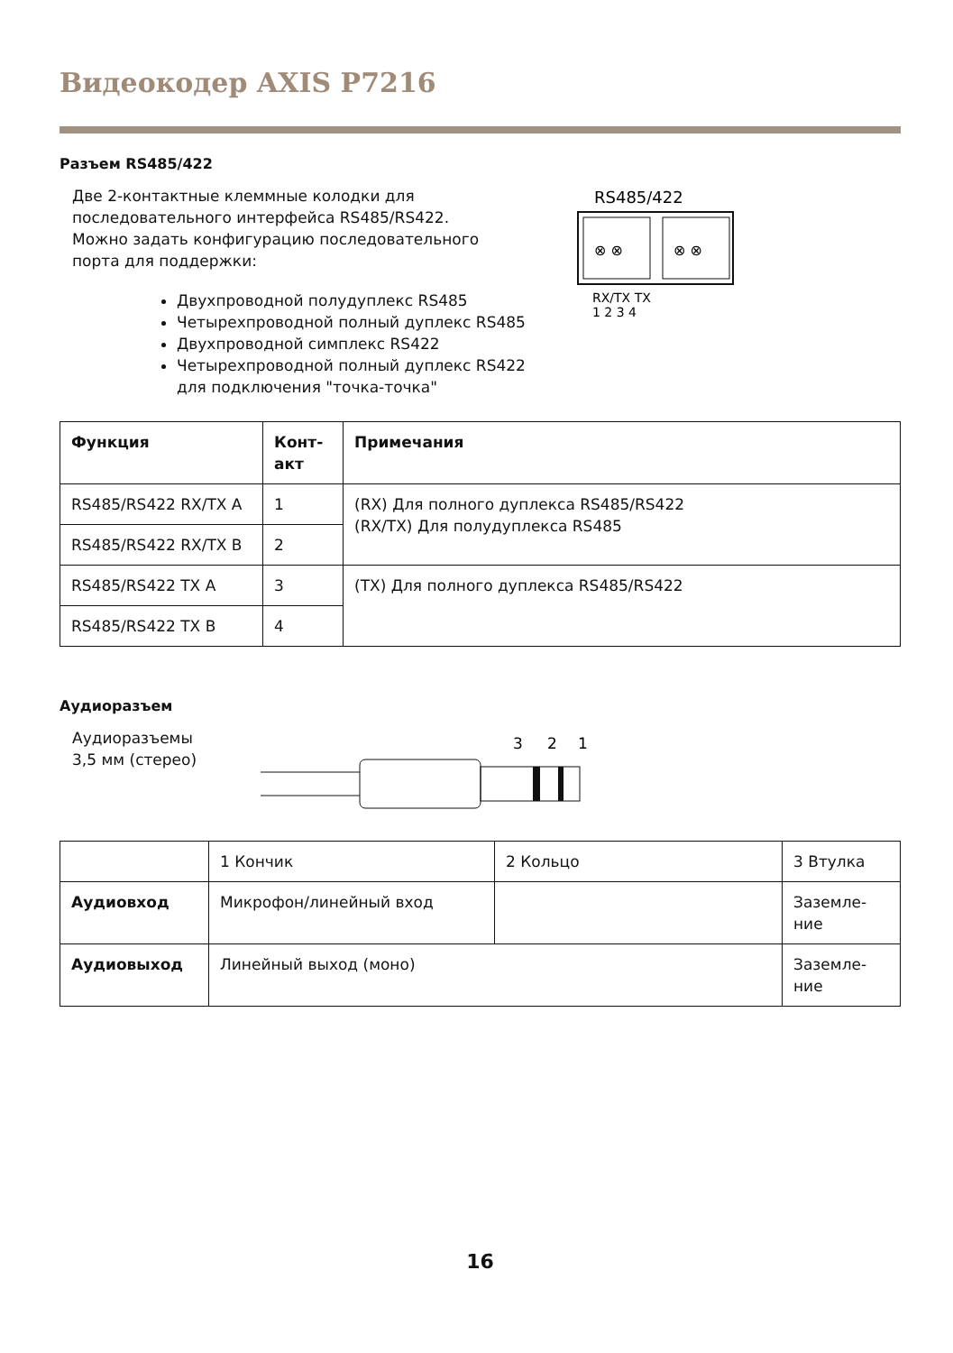Видеокодер AXIS P7216
Разъем RS485/422
Две 2-контактные клеммные колодки для
последовательного интерфейса RS485/RS422.
Можно задать конфигурацию последовательного
порта для поддержки:
Двухпроводной полудуплекс RS485
Четырехпроводной полный дуплекс RS485
Двухпроводной симплекс RS422
Четырехпроводной полный дуплекс RS422 для подключения "точка-точка"
RS485/422
⊗ ⊗
⊗ ⊗
RX/TX TX
1 2 3 4
| Функция | Конт- акт | Примечания |
| --- | --- | --- |
| RS485/RS422 RX/TX A | 1 | (RX) Для полного дуплекса RS485/RS422 (RX/TX) Для полудуплекса RS485 |
| RS485/RS422 RX/TX B | 2 | |
| RS485/RS422 TX A | 3 | (TX) Для полного дуплекса RS485/RS422 |
| RS485/RS422 TX B | 4 | |
Аудиоразъем
Аудиоразъемы
3,5 мм (стерео)
3
2
1
| | 1 Кончик | 2 Кольцо | 3 Втулка |
| Аудиовход | Микрофон/линейный вход | | Заземле- ние |
| Аудиовыход | Линейный выход (моно) | | Заземле- ние |
16